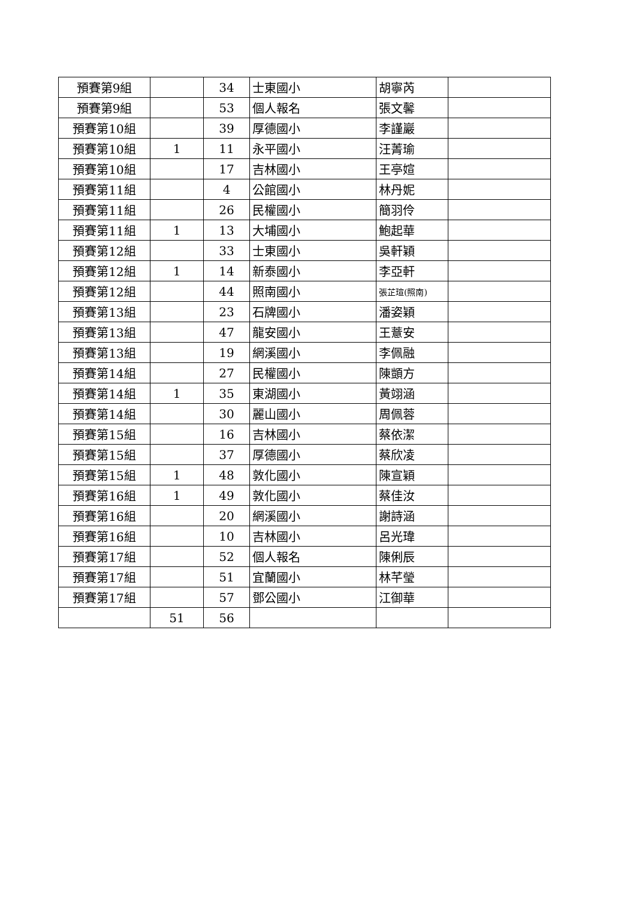| 預賽第9組 | | 34 | 士東國小 | 胡寧芮 | |
| 預賽第9組 | | 53 | 個人報名 | 張文馨 | |
| 預賽第10組 | | 39 | 厚德國小 | 李謹巖 | |
| 預賽第10組 | 1 | 11 | 永平國小 | 汪菁瑜 | |
| 預賽第10組 | | 17 | 吉林國小 | 王亭媗 | |
| 預賽第11組 | | 4 | 公館國小 | 林丹妮 | |
| 預賽第11組 | | 26 | 民權國小 | 簡羽伶 | |
| 預賽第11組 | 1 | 13 | 大埔國小 | 鮑起華 | |
| 預賽第12組 | | 33 | 士東國小 | 吳軒穎 | |
| 預賽第12組 | 1 | 14 | 新泰國小 | 李亞軒 | |
| 預賽第12組 | | 44 | 照南國小 | 張芷瑄(照南) | |
| 預賽第13組 | | 23 | 石牌國小 | 潘姿穎 | |
| 預賽第13組 | | 47 | 龍安國小 | 王薏安 | |
| 預賽第13組 | | 19 | 網溪國小 | 李佩融 | |
| 預賽第14組 | | 27 | 民權國小 | 陳顗方 | |
| 預賽第14組 | 1 | 35 | 東湖國小 | 黃翊涵 | |
| 預賽第14組 | | 30 | 麗山國小 | 周佩蓉 | |
| 預賽第15組 | | 16 | 吉林國小 | 蔡依潔 | |
| 預賽第15組 | | 37 | 厚德國小 | 蔡欣凌 | |
| 預賽第15組 | 1 | 48 | 敦化國小 | 陳宣穎 | |
| 預賽第16組 | 1 | 49 | 敦化國小 | 蔡佳汝 | |
| 預賽第16組 | | 20 | 網溪國小 | 謝詩涵 | |
| 預賽第16組 | | 10 | 吉林國小 | 呂光瑋 | |
| 預賽第17組 | | 52 | 個人報名 | 陳俐辰 | |
| 預賽第17組 | | 51 | 宜蘭國小 | 林芊瑩 | |
| 預賽第17組 | | 57 | 鄧公國小 | 江御華 | |
| | 51 | 56 | | | |